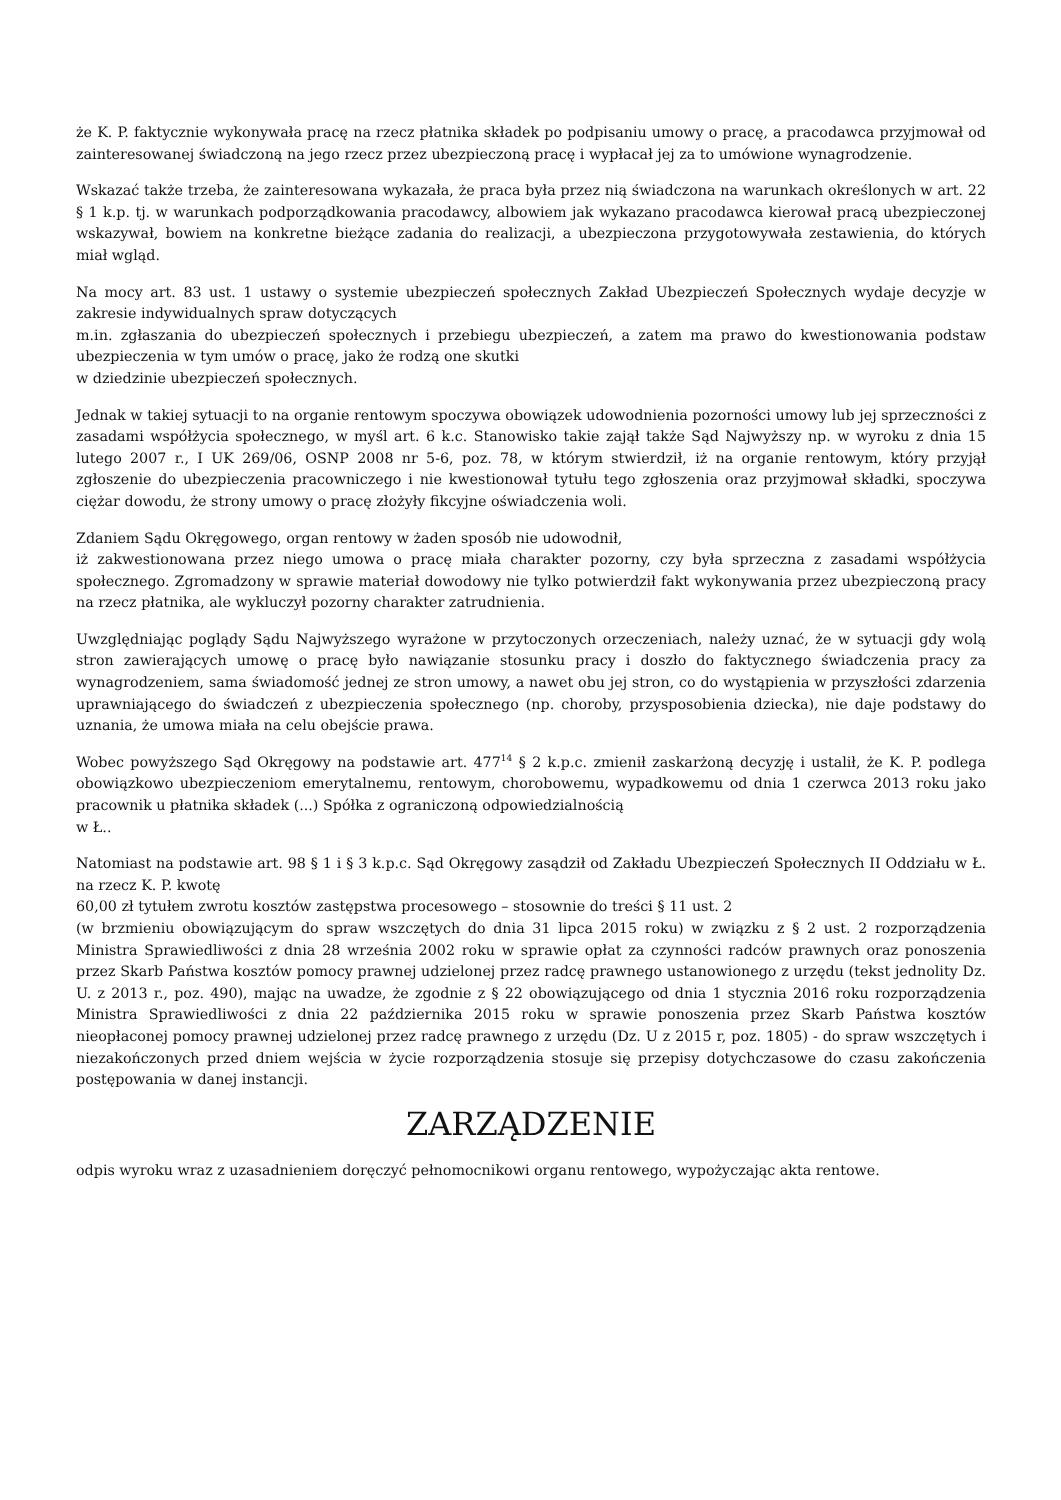że K. P. faktycznie wykonywała pracę na rzecz płatnika składek po podpisaniu umowy o pracę, a pracodawca przyjmował od zainteresowanej świadczoną na jego rzecz przez ubezpieczoną pracę i wypłacał jej za to umówione wynagrodzenie.
Wskazać także trzeba, że zainteresowana wykazała, że praca była przez nią świadczona na warunkach określonych w art. 22 § 1 k.p. tj. w warunkach podporządkowania pracodawcy, albowiem jak wykazano pracodawca kierował pracą ubezpieczonej wskazywał, bowiem na konkretne bieżące zadania do realizacji, a ubezpieczona przygotowywała zestawienia, do których miał wgląd.
Na mocy art. 83 ust. 1 ustawy o systemie ubezpieczeń społecznych Zakład Ubezpieczeń Społecznych wydaje decyzje w zakresie indywidualnych spraw dotyczących
m.in. zgłaszania do ubezpieczeń społecznych i przebiegu ubezpieczeń, a zatem ma prawo do kwestionowania podstaw ubezpieczenia w tym umów o pracę, jako że rodzą one skutki
w dziedzinie ubezpieczeń społecznych.
Jednak w takiej sytuacji to na organie rentowym spoczywa obowiązek udowodnienia pozorności umowy lub jej sprzeczności z zasadami współżycia społecznego, w myśl art. 6 k.c. Stanowisko takie zajął także Sąd Najwyższy np. w wyroku z dnia 15 lutego 2007 r., I UK 269/06, OSNP 2008 nr 5-6, poz. 78, w którym stwierdził, iż na organie rentowym, który przyjął zgłoszenie do ubezpieczenia pracowniczego i nie kwestionował tytułu tego zgłoszenia oraz przyjmował składki, spoczywa ciężar dowodu, że strony umowy o pracę złożyły fikcyjne oświadczenia woli.
Zdaniem Sądu Okręgowego, organ rentowy w żaden sposób nie udowodnił,
iż zakwestionowana przez niego umowa o pracę miała charakter pozorny, czy była sprzeczna z zasadami współżycia społecznego. Zgromadzony w sprawie materiał dowodowy nie tylko potwierdził fakt wykonywania przez ubezpieczoną pracy na rzecz płatnika, ale wykluczył pozorny charakter zatrudnienia.
Uwzględniając poglądy Sądu Najwyższego wyrażone w przytoczonych orzeczeniach, należy uznać, że w sytuacji gdy wolą stron zawierających umowę o pracę było nawiązanie stosunku pracy i doszło do faktycznego świadczenia pracy za wynagrodzeniem, sama świadomość jednej ze stron umowy, a nawet obu jej stron, co do wystąpienia w przyszłości zdarzenia uprawniającego do świadczeń z ubezpieczenia społecznego (np. choroby, przysposobienia dziecka), nie daje podstawy do uznania, że umowa miała na celu obejście prawa.
Wobec powyższego Sąd Okręgowy na podstawie art. 477<sup>14</sup> § 2 k.p.c. zmienił zaskarżoną decyzję i ustalił, że K. P. podlega obowiązkowo ubezpieczeniom emerytalnemu, rentowym, chorobowemu, wypadkowemu od dnia 1 czerwca 2013 roku jako pracownik u płatnika składek (...) Spółka z ograniczoną odpowiedzialnością
w Ł..
Natomiast na podstawie art. 98 § 1 i § 3 k.p.c. Sąd Okręgowy zasądził od Zakładu Ubezpieczeń Społecznych II Oddziału w Ł. na rzecz K. P. kwotę
60,00 zł tytułem zwrotu kosztów zastępstwa procesowego – stosownie do treści § 11 ust. 2
(w brzmieniu obowiązującym do spraw wszczętych do dnia 31 lipca 2015 roku) w związku z § 2 ust. 2 rozporządzenia Ministra Sprawiedliwości z dnia 28 września 2002 roku w sprawie opłat za czynności radców prawnych oraz ponoszenia przez Skarb Państwa kosztów pomocy prawnej udzielonej przez radcę prawnego ustanowionego z urzędu (tekst jednolity Dz. U. z 2013 r., poz. 490), mając na uwadze, że zgodnie z § 22 obowiązującego od dnia 1 stycznia 2016 roku rozporządzenia Ministra Sprawiedliwości z dnia 22 października 2015 roku w sprawie ponoszenia przez Skarb Państwa kosztów nieopłaconej pomocy prawnej udzielonej przez radcę prawnego z urzędu (Dz. U z 2015 r, poz. 1805) - do spraw wszczętych i niezakończonych przed dniem wejścia w życie rozporządzenia stosuje się przepisy dotychczasowe do czasu zakończenia postępowania w danej instancji.
ZARZĄDZENIE
odpis wyroku wraz z uzasadnieniem doręczyć pełnomocnikowi organu rentowego, wypożyczając akta rentowe.